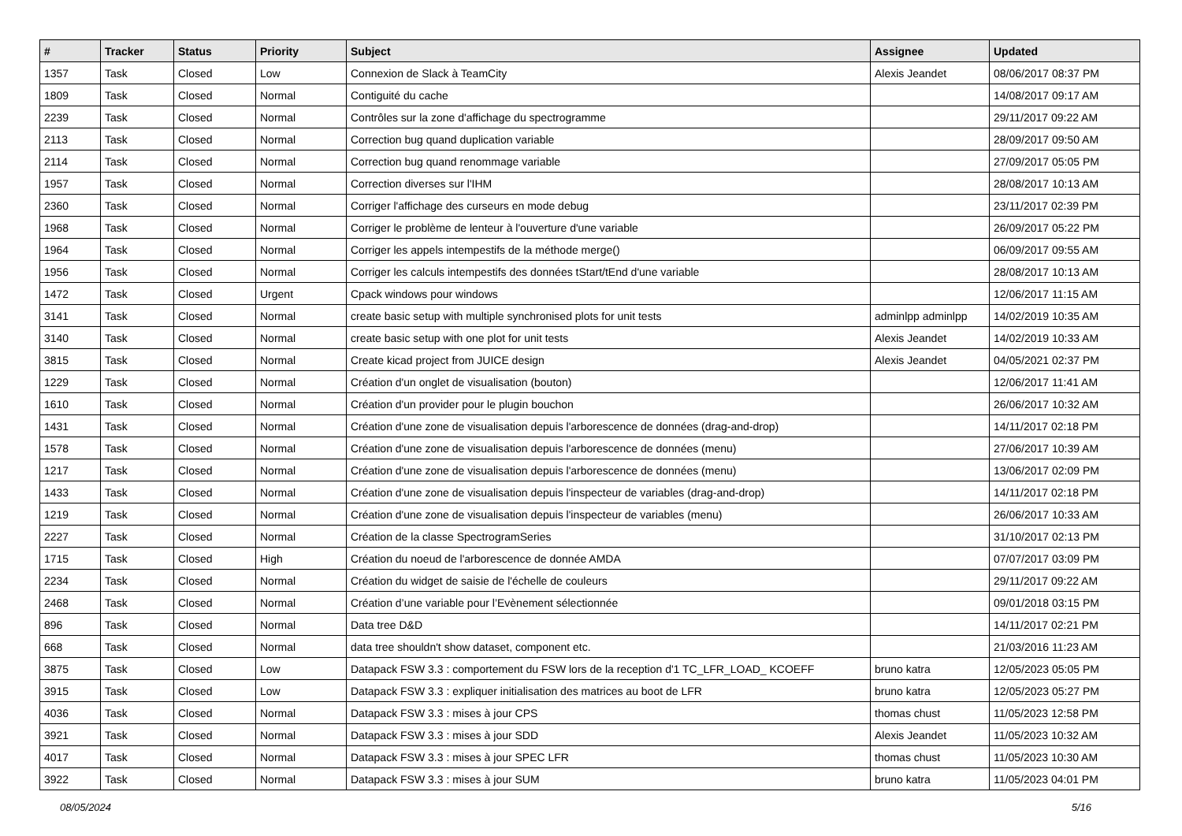| # | Tracker | Status | Priority | Subject | Assignee | Updated |
| --- | --- | --- | --- | --- | --- | --- |
| 1357 | Task | Closed | Low | Connexion de Slack à TeamCity | Alexis Jeandet | 08/06/2017 08:37 PM |
| 1809 | Task | Closed | Normal | Contiguité du cache | | 14/08/2017 09:17 AM |
| 2239 | Task | Closed | Normal | Contrôles sur la zone d'affichage du spectrogramme | | 29/11/2017 09:22 AM |
| 2113 | Task | Closed | Normal | Correction bug quand duplication variable | | 28/09/2017 09:50 AM |
| 2114 | Task | Closed | Normal | Correction bug quand renommage variable | | 27/09/2017 05:05 PM |
| 1957 | Task | Closed | Normal | Correction diverses sur l'IHM | | 28/08/2017 10:13 AM |
| 2360 | Task | Closed | Normal | Corriger l'affichage des curseurs en mode debug | | 23/11/2017 02:39 PM |
| 1968 | Task | Closed | Normal | Corriger le problème de lenteur à l'ouverture d'une variable | | 26/09/2017 05:22 PM |
| 1964 | Task | Closed | Normal | Corriger les appels intempestifs de la méthode merge() | | 06/09/2017 09:55 AM |
| 1956 | Task | Closed | Normal | Corriger les calculs intempestifs des données tStart/tEnd d'une variable | | 28/08/2017 10:13 AM |
| 1472 | Task | Closed | Urgent | Cpack windows pour windows | | 12/06/2017 11:15 AM |
| 3141 | Task | Closed | Normal | create basic setup with multiple synchronised plots for unit tests | adminlpp adminlpp | 14/02/2019 10:35 AM |
| 3140 | Task | Closed | Normal | create basic setup with one plot for unit tests | Alexis Jeandet | 14/02/2019 10:33 AM |
| 3815 | Task | Closed | Normal | Create kicad project from JUICE design | Alexis Jeandet | 04/05/2021 02:37 PM |
| 1229 | Task | Closed | Normal | Création d'un onglet de visualisation (bouton) | | 12/06/2017 11:41 AM |
| 1610 | Task | Closed | Normal | Création d'un provider pour le plugin bouchon | | 26/06/2017 10:32 AM |
| 1431 | Task | Closed | Normal | Création d'une zone de visualisation depuis l'arborescence de données (drag-and-drop) | | 14/11/2017 02:18 PM |
| 1578 | Task | Closed | Normal | Création d'une zone de visualisation depuis l'arborescence de données (menu) | | 27/06/2017 10:39 AM |
| 1217 | Task | Closed | Normal | Création d'une zone de visualisation depuis l'arborescence de données (menu) | | 13/06/2017 02:09 PM |
| 1433 | Task | Closed | Normal | Création d'une zone de visualisation depuis l'inspecteur de variables (drag-and-drop) | | 14/11/2017 02:18 PM |
| 1219 | Task | Closed | Normal | Création d'une zone de visualisation depuis l'inspecteur de variables (menu) | | 26/06/2017 10:33 AM |
| 2227 | Task | Closed | Normal | Création de la classe SpectrogramSeries | | 31/10/2017 02:13 PM |
| 1715 | Task | Closed | High | Création du noeud de l'arborescence de donnée AMDA | | 07/07/2017 03:09 PM |
| 2234 | Task | Closed | Normal | Création du widget de saisie de l'échelle de couleurs | | 29/11/2017 09:22 AM |
| 2468 | Task | Closed | Normal | Création d’une variable pour l’Evènement sélectionnée | | 09/01/2018 03:15 PM |
| 896 | Task | Closed | Normal | Data tree D&D | | 14/11/2017 02:21 PM |
| 668 | Task | Closed | Normal | data tree shouldn't show dataset, component etc. | | 21/03/2016 11:23 AM |
| 3875 | Task | Closed | Low | Datapack FSW 3.3 : comportement du FSW lors de la reception d'1 TC_LFR_LOAD_ KCOEFF | bruno katra | 12/05/2023 05:05 PM |
| 3915 | Task | Closed | Low | Datapack FSW 3.3 : expliquer initialisation des matrices au boot de LFR | bruno katra | 12/05/2023 05:27 PM |
| 4036 | Task | Closed | Normal | Datapack FSW 3.3 : mises à jour CPS | thomas chust | 11/05/2023 12:58 PM |
| 3921 | Task | Closed | Normal | Datapack FSW 3.3 : mises à jour SDD | Alexis Jeandet | 11/05/2023 10:32 AM |
| 4017 | Task | Closed | Normal | Datapack FSW 3.3 : mises à jour SPEC LFR | thomas chust | 11/05/2023 10:30 AM |
| 3922 | Task | Closed | Normal | Datapack FSW 3.3 : mises à jour SUM | bruno katra | 11/05/2023 04:01 PM |
08/05/2024 5/16